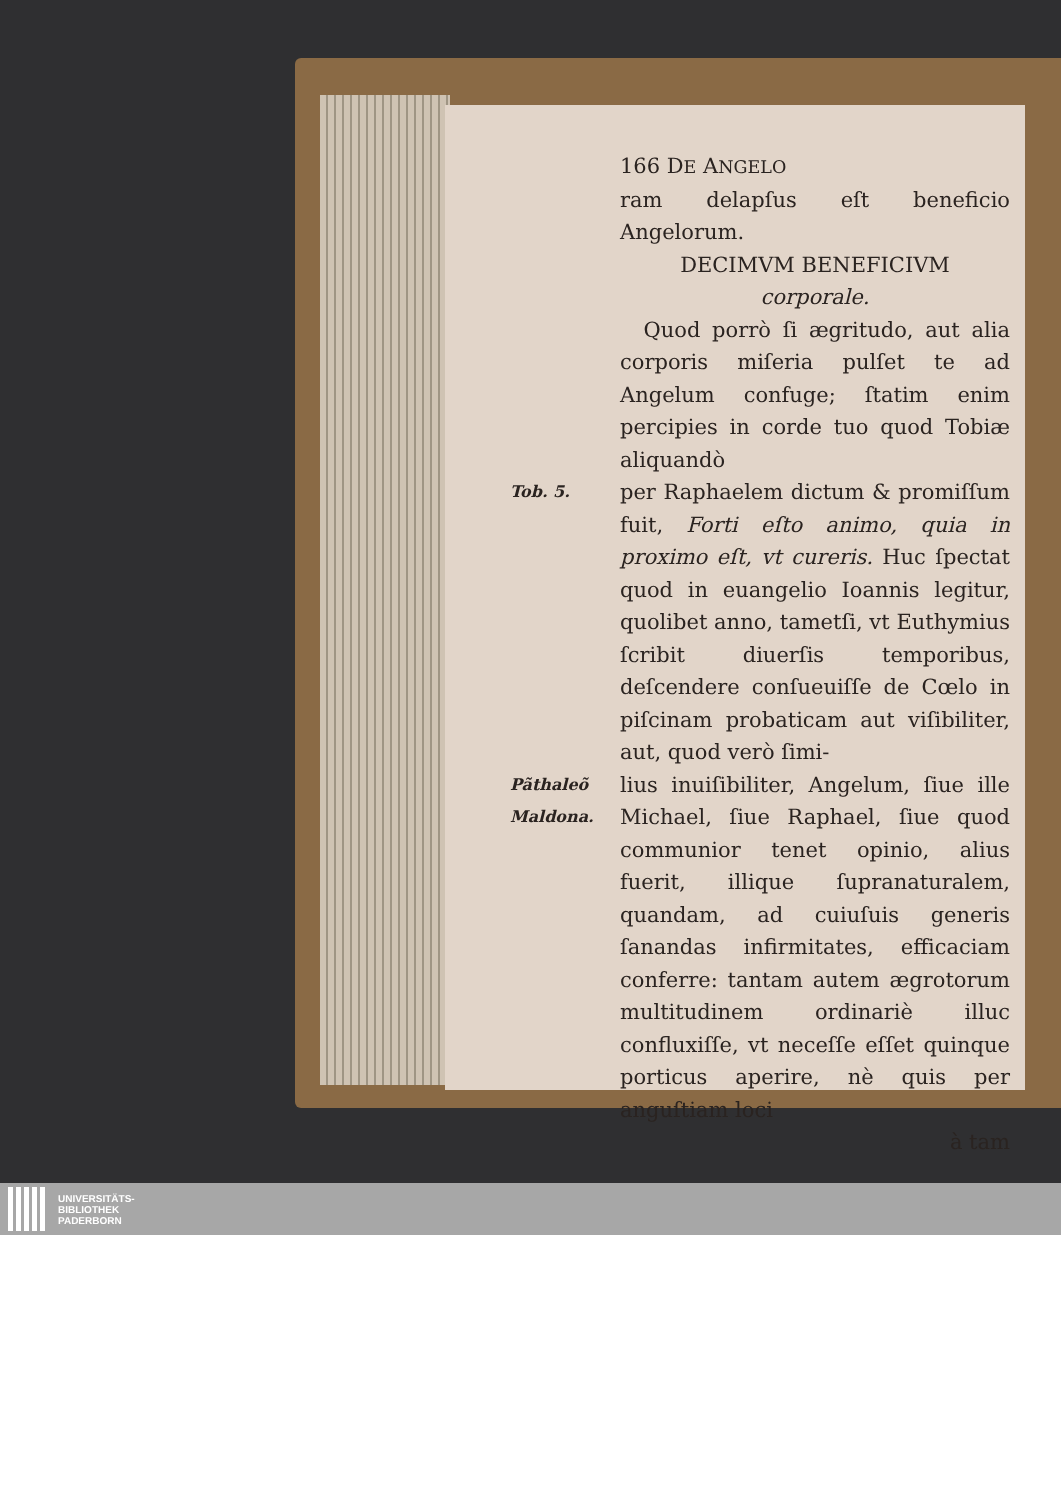166 DE ANGELO
ram delapſus eſt beneficio Angelorum.
DECIMVM BENEFICIVM
corporale.
Quod porrò ſi ægritudo, aut alia corporis miſeria pulſet te ad Angelum confuge; ſtatim enim percipies in corde tuo quod Tobiæ aliquandò
Tob. 5.
per Raphaelem dictum & promiſſum fuit, Forti eſto animo, quia in proximo eſt, vt cureris. Huc ſpectat quod in euangelio Ioannis legitur, quolibet anno, tametſi, vt Euthymius ſcribit diuerſis temporibus, deſcendere conſueuiſſe de Cœlo in piſcinam probaticam aut viſibiliter, aut, quod verò ſimi-
Pãthaleõ Maldona.
lius inuiſibiliter, Angelum, ſiue ille Michael, ſiue Raphael, ſiue quod communior tenet opinio, alius fuerit, illique ſupranaturalem, quandam, ad cuiuſuis generis ſanandas infirmitates, efficaciam conferre: tantam autem ægrotorum multitudinem ordinariè illuc confluxiſſe, vt neceſſe eſſet quinque porticus aperire, nè quis per anguſtiam loci
à tam
UNIVERSITÄTS-
BIBLIOTHEK
PADERBORN